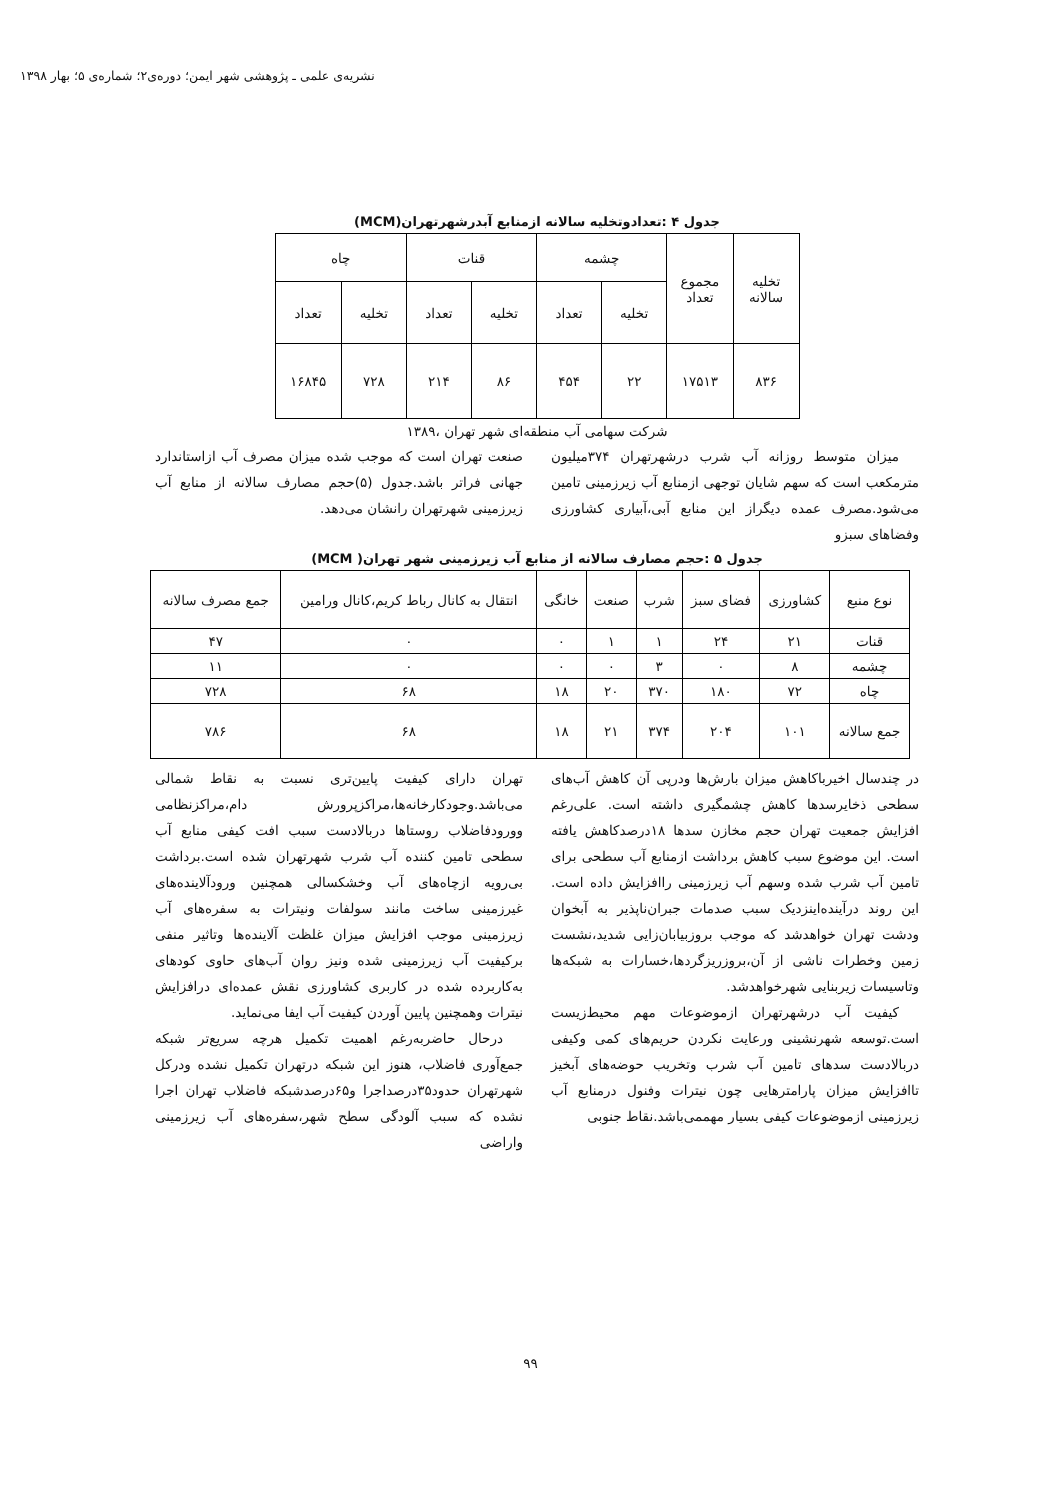نشریه‌ی علمی ـ پژوهشی شهر ایمن؛ دوره‌ی۲؛ شماره‌ی ۵؛ بهار ۱۳۹۸
جدول ۴ :تعدادوتخلیه سالانه ازمنابع آبدرشهرتهران(MCM)
| تخلیه سالانه | مجموع تعداد | چشمه | | قنات | | چاه | |
| --- | --- | --- | --- | --- | --- | --- | --- |
| | | تخلیه | تعداد | تخلیه | تعداد | تخلیه | تعداد |
| ۸۳۶ | ۱۷۵۱۳ | ۲۲ | ۴۵۴ | ۸۶ | ۲۱۴ | ۷۲۸ | ۱۶۸۴۵ |
شرکت سهامی آب منطقه‌ای شهر تهران ،۱۳۸۹
میزان متوسط روزانه آب شرب درشهرتهران ۳۷۴میلیون مترمکعب است که سهم شایان توجهی ازمنابع آب زیرزمینی تامین می‌شود.مصرف عمده دیگراز این منابع آبی،آبیاری کشاورزی وفضاهای سبزو
صنعت تهران است که موجب شده میزان مصرف آب ازاستاندارد جهانی فراتر باشد.جدول (۵)حجم مصارف سالانه از منابع آب زیرزمینی شهرتهران رانشان می‌دهد.
جدول ۵ :حجم مصارف سالانه از منابع آب زیرزمینی شهر تهران( MCM)
| نوع منبع | کشاورزی | فضای سبز | شرب | صنعت | خانگی | انتقال به کانال رباط کریم،کانال ورامین | جمع مصرف سالانه |
| --- | --- | --- | --- | --- | --- | --- | --- |
| قنات | ۲۱ | ۲۴ | ۱ | ۱ | ۰ | ۰ | ۴۷ |
| چشمه | ۸ | ۰ | ۳ | ۰ | ۰ | ۰ | ۱۱ |
| چاه | ۷۲ | ۱۸۰ | ۳۷۰ | ۲۰ | ۱۸ | ۶۸ | ۷۲۸ |
| جمع سالانه | ۱۰۱ | ۲۰۴ | ۳۷۴ | ۲۱ | ۱۸ | ۶۸ | ۷۸۶ |
در چندسال اخیرباکاهش میزان بارش‌ها ودرپی آن کاهش آب‌های سطحی ذخایرسدها کاهش چشمگیری داشته است. علی‌رغم افزایش جمعیت تهران حجم مخازن سدها ۱۸درصدکاهش یافته است. این موضوع سبب کاهش برداشت ازمنابع آب سطحی برای تامین آب شرب شده وسهم آب زیرزمینی راافزایش داده است. این روند درآینده‌اینزدیک سبب صدمات جبران‌ناپذیر به آبخوان ودشت تهران خواهدشد که موجب بروزبیابان‌زایی شدید،نشست زمین وخطرات ناشی از آن،بروزریزگردها،خسارات به شبکه‌ها وتاسیسات زیربنایی شهرخواهدشد.
کیفیت آب درشهرتهران ازموضوعات مهم محیط‌زیست است.توسعه شهرنشینی ورعایت نکردن حریم‌های کمی وکیفی دربالادست سدهای تامین آب شرب وتخریب حوضه‌های آبخیز تاافزایش میزان پارامترهایی چون نیترات وفنول درمنابع آب زیرزمینی ازموضوعات کیفی بسیار مهممی‌باشد.نقاط جنوبی
تهران دارای کیفیت پایین‌تری نسبت به نقاط شمالی می‌باشد.وجودکارخانه‌ها،مراکزپرورش دام،مراکزنظامی وورودفاضلاب روستاها دربالادست سبب افت کیفی منابع آب سطحی تامین کننده آب شرب شهرتهران شده است.برداشت بی‌رویه ازچاه‌های آب وخشکسالی همچنین ورودآلاینده‌های غیرزمینی ساخت مانند سولفات ونیترات به سفره‌های آب زیرزمینی موجب افزایش میزان غلظت آلاینده‌ها وتاثیر منفی برکیفیت آب زیرزمینی شده ونیز روان آب‌های حاوی کودهای به‌کاربرده شده در کاربری کشاورزی نقش عمده‌ای درافزایش نیترات وهمچنین پایین آوردن کیفیت آب ایفا می‌نماید.
درحال حاضربه‌رغم اهمیت تکمیل هرچه سریع‌تر شبکه جمع‌آوری فاضلاب، هنوز این شبکه درتهران تکمیل نشده ودرکل شهرتهران حدود۳۵درصداجرا و۶۵درصدشبکه فاضلاب تهران اجرا نشده که سبب آلودگی سطح شهر،سفره‌های آب زیرزمینی واراضی
۹۹